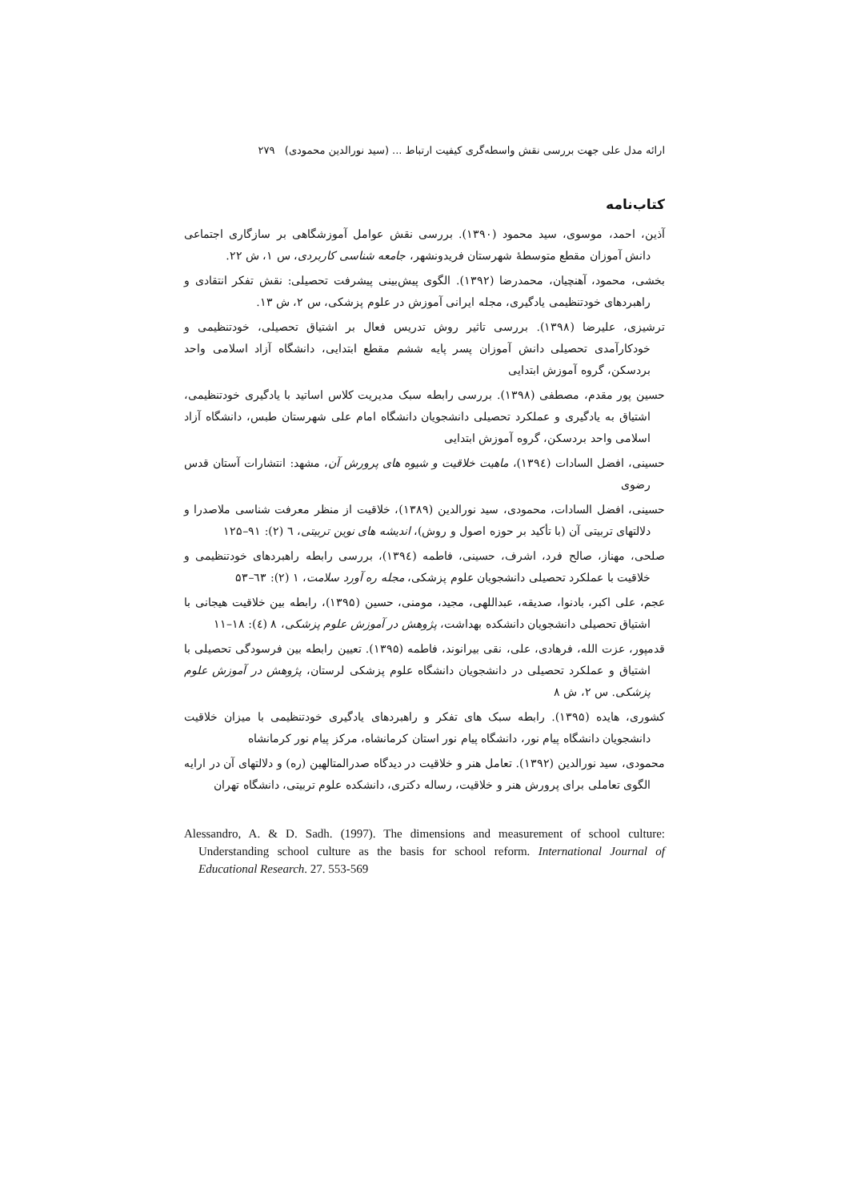ارائه مدل علی جهت بررسی نقش واسطه‌گری کیفیت ارتباط ... (سید نورالدین محمودی) ۲۷۹
کتاب‌نامه
آذین، احمد، موسوی، سید محمود (۱۳۹۰). بررسی نقش عوامل آموزشگاهی بر سازگاری اجتماعی دانش آموزان مقطع متوسطهٔ شهرستان فریدونشهر، جامعه شناسی کاربردی، س ۱، ش ۲۲.
بخشی، محمود، آهنچیان، محمدرضا (۱۳۹۲). الگوی پیش‌بینی پیشرفت تحصیلی: نقش تفکر انتقادی و راهبردهای خودتنظیمی یادگیری، مجله ایرانی آموزش در علوم پزشکی، س ۲، ش ۱۳.
ترشیزی، علیرضا (۱۳۹۸). بررسی تاثیر روش تدریس فعال بر اشتیاق تحصیلی، خودتنظیمی و خودکارآمدی تحصیلی دانش آموزان پسر پایه ششم مقطع ابتدایی، دانشگاه آزاد اسلامی واحد بردسکن، گروه آموزش ابتدایی
حسین پور مقدم، مصطفی (۱۳۹۸). بررسی رابطه سبک مدیریت کلاس اساتید با یادگیری خودتنظیمی، اشتیاق به یادگیری و عملکرد تحصیلی دانشجویان دانشگاه امام علی شهرستان طبس، دانشگاه آزاد اسلامی واحد بردسکن، گروه آموزش ابتدایی
حسینی، افضل السادات (۱۳۹٤)، ماهیت خلاقیت و شیوه های پرورش آن، مشهد: انتشارات آستان قدس رضوی
حسینی، افضل السادات، محمودی، سید نورالدین (۱۳۸۹)، خلاقیت از منظر معرفت شناسی ملاصدرا و دلالتهای تربیتی آن (با تأکید بر حوزه اصول و روش)، اندیشه های نوین تربیتی، ٦ (۲): ۹۱–۱۲۵
صلحی، مهناز، صالح فرد، اشرف، حسینی، فاطمه (۱۳۹٤)، بررسی رابطه راهبردهای خودتنظیمی و خلاقیت با عملکرد تحصیلی دانشجویان علوم پزشکی، مجله ره آورد سلامت، ۱ (۲): ٦۳–۵۳
عجم، علی اکبر، بادنوا، صدیقه، عبداللهی، مجید، مومنی، حسین (۱۳۹۵)، رابطه بین خلاقیت هیجانی با اشتیاق تحصیلی دانشجویان دانشکده بهداشت، پژوهش در آموزش علوم پزشکی، ۸ (٤): ۱۸–۱۱
قدمپور، عزت الله، فرهادی، علی، نقی بیرانوند، فاطمه (۱۳۹۵). تعیین رابطه بین فرسودگی تحصیلی با اشتیاق و عملکرد تحصیلی در دانشجویان دانشگاه علوم پزشکی لرستان، پژوهش در آموزش علوم پزشکی. س ۲، ش ۸
کشوری، هایده (۱۳۹۵). رابطه سبک های تفکر و راهبردهای یادگیری خودتنظیمی با میزان خلاقیت دانشجویان دانشگاه پیام نور، دانشگاه پیام نور استان کرمانشاه، مرکز پیام نور کرمانشاه
محمودی، سید نورالدین (۱۳۹۲). تعامل هنر و خلاقیت در دیدگاه صدرالمتالهین (ره) و دلالتهای آن در ارایه الگوی تعاملی برای پرورش هنر و خلاقیت، رساله دکتری، دانشکده علوم تربیتی، دانشگاه تهران
Alessandro, A. & D. Sadh. (1997). The dimensions and measurement of school culture: Understanding school culture as the basis for school reform. International Journal of Educational Research. 27. 553-569